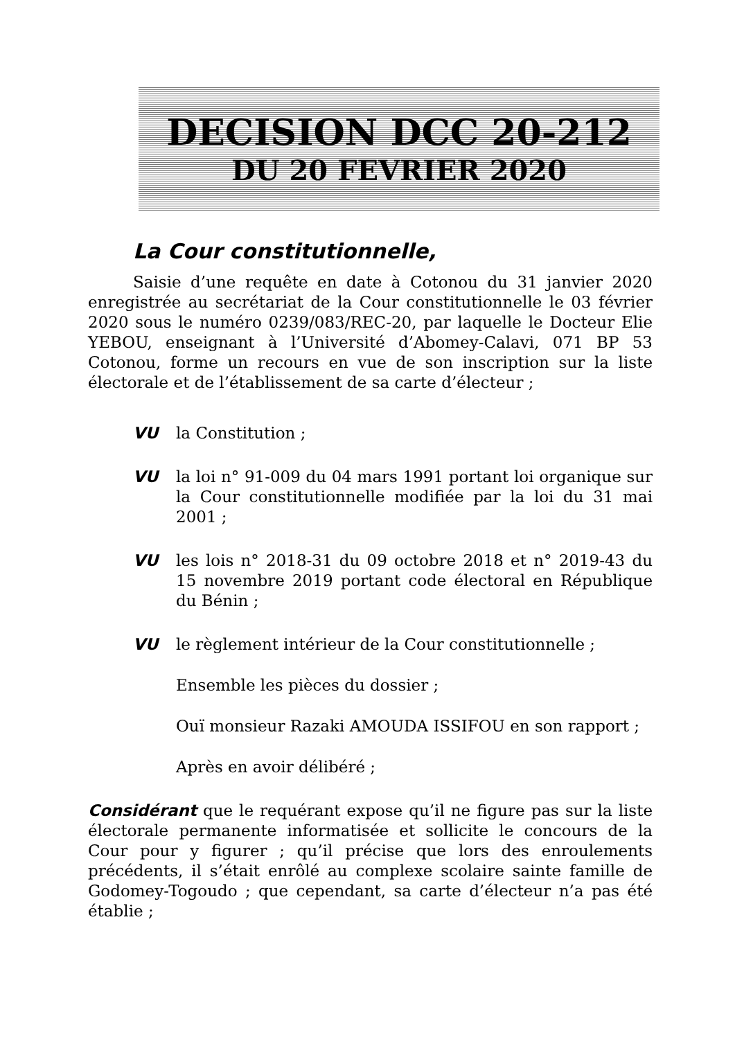DECISION DCC 20-212
DU 20 FEVRIER 2020
La Cour constitutionnelle,
Saisie d’une requête en date à Cotonou du 31 janvier 2020 enregistrée au secrétariat de la Cour constitutionnelle le 03 février 2020 sous le numéro 0239/083/REC-20, par laquelle le Docteur Elie YEBOU, enseignant à l’Université d’Abomey-Calavi, 071 BP 53 Cotonou, forme un recours en vue de son inscription sur la liste électorale et de l’établissement de sa carte d’électeur ;
VU la Constitution ;
VU la loi n° 91-009 du 04 mars 1991 portant loi organique sur la Cour constitutionnelle modifiée par la loi du 31 mai 2001 ;
VU les lois n° 2018-31 du 09 octobre 2018 et n° 2019-43 du 15 novembre 2019 portant code électoral en République du Bénin ;
VU le règlement intérieur de la Cour constitutionnelle ;
Ensemble les pièces du dossier ;
Ouï monsieur Razaki AMOUDA ISSIFOU en son rapport ;
Après en avoir délibéré ;
Considérant que le requérant expose qu’il ne figure pas sur la liste électorale permanente informatisée et sollicite le concours de la Cour pour y figurer ; qu’il précise que lors des enroulements précédents, il s’était enrôlé au complexe scolaire sainte famille de Godomey-Togoudo ; que cependant, sa carte d’électeur n’a pas été établie ;